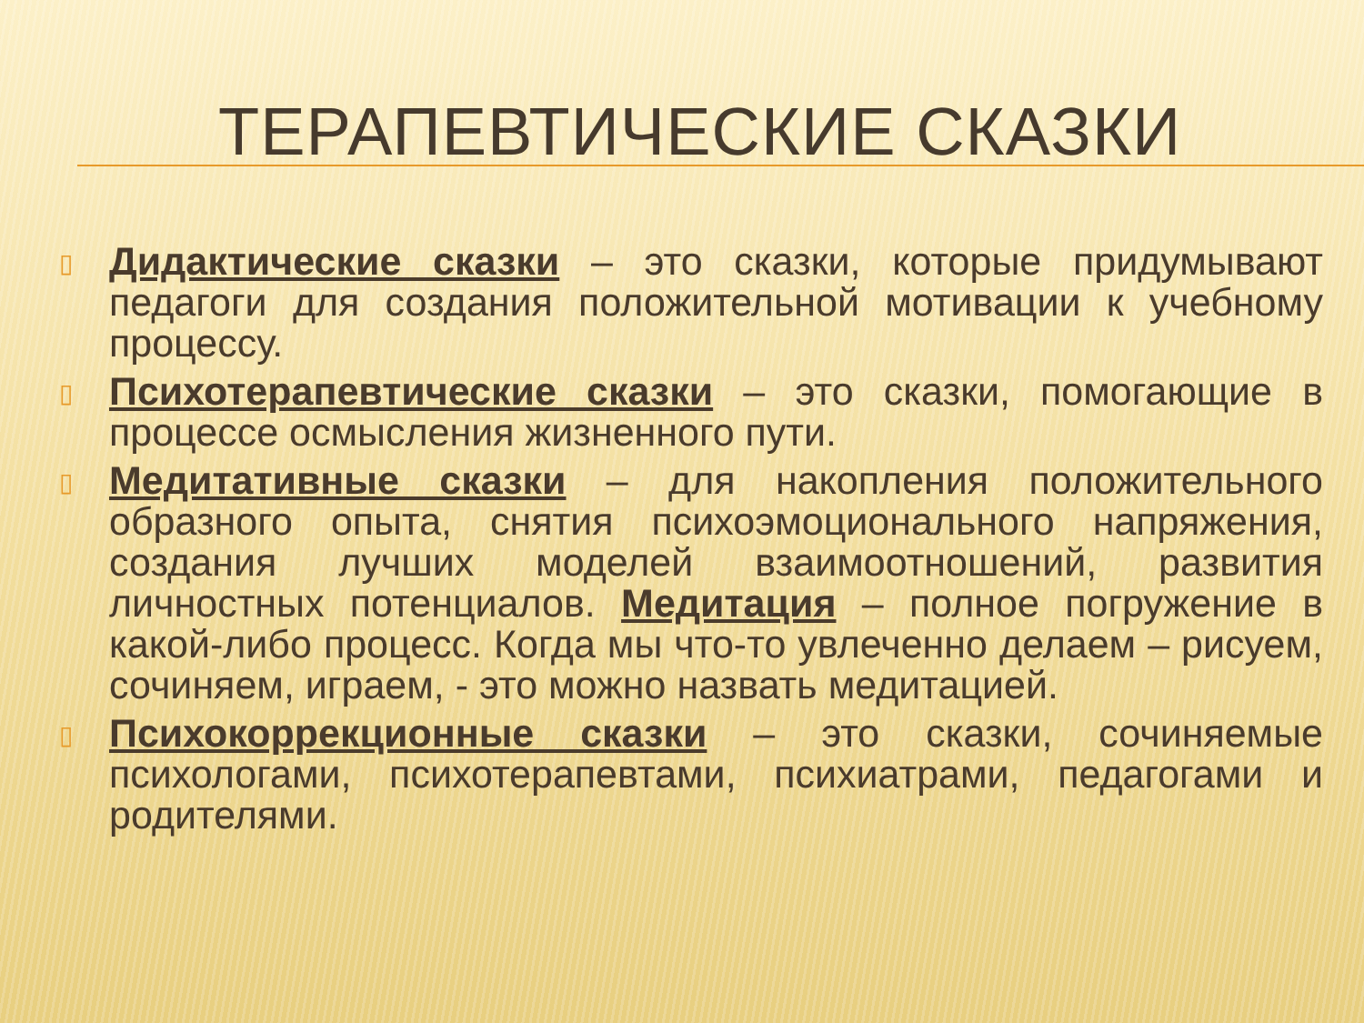ТЕРАПЕВТИЧЕСКИЕ СКАЗКИ
▯ Дидактические сказки – это сказки, которые придумывают педагоги для создания положительной мотивации к учебному процессу.
▯ Психотерапевтические сказки – это сказки, помогающие в процессе осмысления жизненного пути.
▯ Медитативные сказки – для накопления положительного образного опыта, снятия психоэмоционального напряжения, создания лучших моделей взаимоотношений, развития личностных потенциалов. Медитация – полное погружение в какой-либо процесс. Когда мы что-то увлеченно делаем – рисуем, сочиняем, играем, - это можно назвать медитацией.
▯ Психокоррекционные сказки – это сказки, сочиняемые психологами, психотерапевтами, психиатрами, педагогами и родителями.